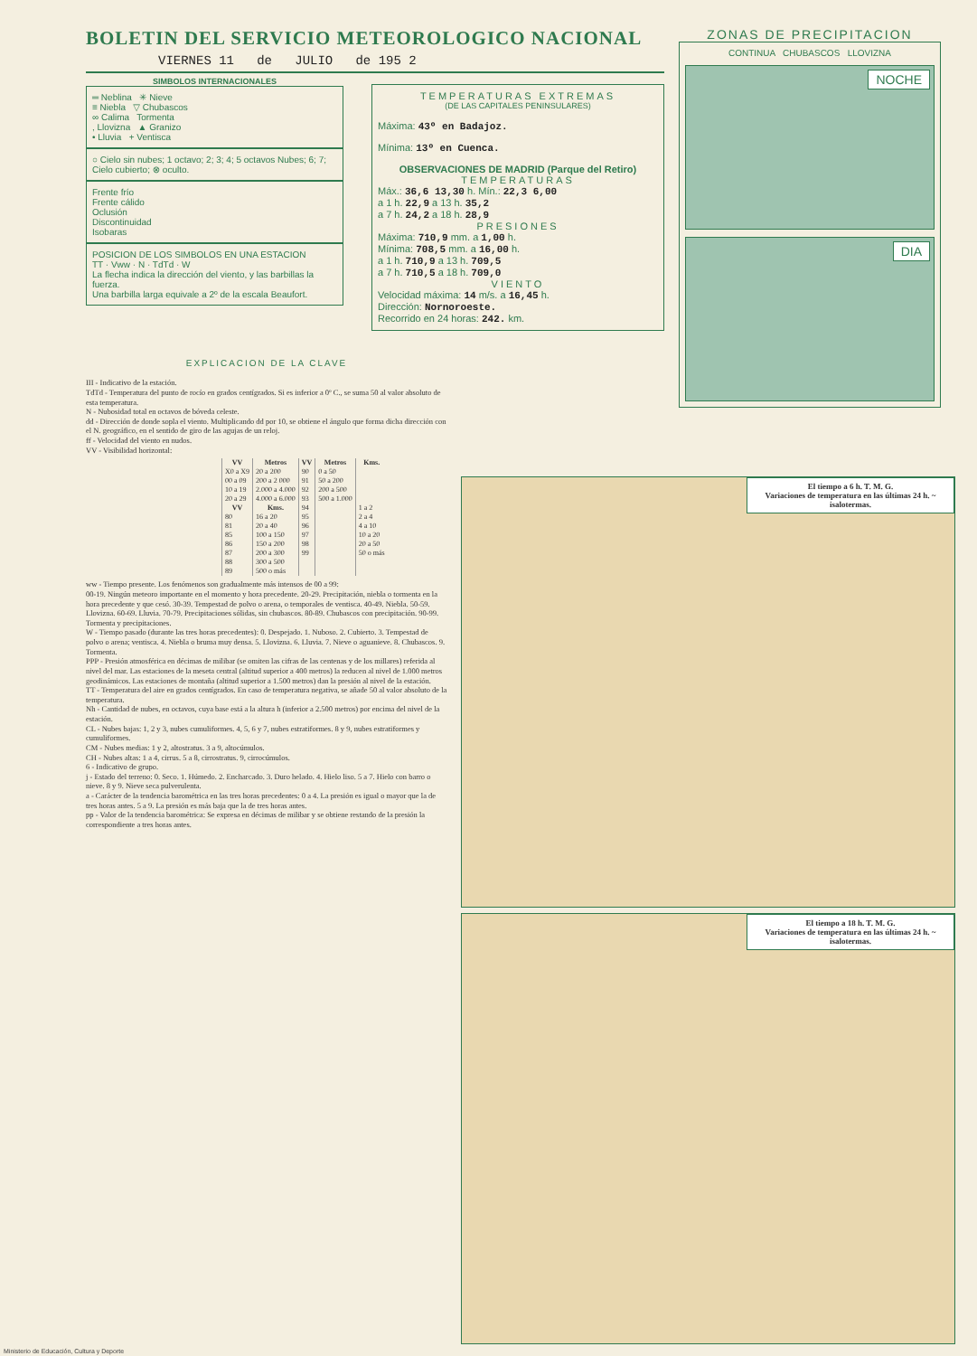BOLETIN DEL SERVICIO METEOROLOGICO NACIONAL
VIERNES 11 de JULIO de 195 2
SIMBOLOS INTERNACIONALES
═ Neblina ✳ Nieve
≡ Niebla ▽ Chubascos
∞ Calima Tormenta
, Llovizna ▲ Granizo
• Lluvia + Ventisca
○ Cielo sin nubes; 1 octavo; 2; 3; 4; 5 octavos Nubes; 6; 7; Cielo cubierto; ⊗ oculto.
Frente frío
Frente cálido
Oclusión
Discontinuidad
Isobaras
POSICION DE LOS SIMBOLOS EN UNA ESTACION
TT · Vww · N · TdTd · W
La flecha indica la dirección del viento, y las barbillas la fuerza.
Una barbilla larga equivale a 2º de la escala Beaufort.
TEMPERATURAS EXTREMAS
(DE LAS CAPITALES PENINSULARES)
Máxima: 43º en Badajoz.
Mínima: 13º en Cuenca.
OBSERVACIONES DE MADRID (Parque del Retiro)
TEMPERATURAS
Máx.: 36,6 13,30 h. Mín.: 22,3 6,00
a 1 h. 22,9 a 13 h. 35,2
a 7 h. 24,2 a 18 h. 28,9
PRESIONES
Máxima: 710,9 mm. a 1,00 h.
Mínima: 708,5 mm. a 16,00 h.
a 1 h. 710,9 a 13 h. 709,5
a 7 h. 710,5 a 18 h. 709,0
VIENTO
Velocidad máxima: 14 m/s. a 16,45 h.
Dirección: Nornoroeste.
Recorrido en 24 horas: 242. km.
EXPLICACION DE LA CLAVE
III - Indicativo de la estación.
TdTd - Temperatura del punto de rocío en grados centígrados. Si es inferior a 0º C., se suma 50 al valor absoluto de esta temperatura.
N - Nubosidad total en octavos de bóveda celeste.
dd - Dirección de donde sopla el viento. Multiplicando dd por 10, se obtiene el ángulo que forma dicha dirección con el N. geográfico, en el sentido de giro de las agujas de un reloj.
ff - Velocidad del viento en nudos.
VV - Visibilidad horizontal:
| VV | Metros | VV | Metros | Kms. |
| --- | --- | --- | --- | --- |
| X0 a X9 | 20 a 200 | 90 | 0 a 50 | |
| 00 a 09 | 200 a 2 000 | 91 | 50 a 200 | |
| 10 a 19 | 2.000 a 4.000 | 92 | 200 a 500 | |
| 20 a 29 | 4.000 a 6.000 | 93 | 500 a 1.000 | |
| VV | Kms. | 94 | | 1 a 2 |
| 80 | 16 a 20 | 95 | | 2 a 4 |
| 81 | 20 a 40 | 96 | | 4 a 10 |
| 85 | 100 a 150 | 97 | | 10 a 20 |
| 86 | 150 a 200 | 98 | | 20 a 50 |
| 87 | 200 a 300 | 99 | | 50 o más |
| 88 | 300 a 500 | | | |
| 89 | 500 o más | | | |
ww - Tiempo presente. Los fenómenos son gradualmente más intensos de 00 a 99:
00-19. Ningún meteoro importante en el momento y hora precedente. 20-29. Precipitación, niebla o tormenta en la hora precedente y que cesó. 30-39. Tempestad de polvo o arena, o temporales de ventisca. 40-49. Niebla. 50-59. Llovizna. 60-69. Lluvia. 70-79. Precipitaciones sólidas, sin chubascos. 80-89. Chubascos con precipitación. 90-99. Tormenta y precipitaciones.
W - Tiempo pasado (durante las tres horas precedentes): 0. Despejado. 1. Nuboso. 2. Cubierto. 3. Tempestad de polvo o arena; ventisca. 4. Niebla o bruma muy densa. 5. Llovizna. 6. Lluvia. 7. Nieve o aguanieve. 8. Chubascos. 9. Tormenta.
PPP - Presión atmosférica en décimas de milibar (se omiten las cifras de las centenas y de los millares) referida al nivel del mar. Las estaciones de la meseta central (altitud superior a 400 metros) la reducen al nivel de 1.000 metros geodinámicos. Las estaciones de montaña (altitud superior a 1.500 metros) dan la presión al nivel de la estación.
TT - Temperatura del aire en grados centígrados. En caso de temperatura negativa, se añade 50 al valor absoluto de la temperatura.
Nh - Cantidad de nubes, en octavos, cuya base está a la altura h (inferior a 2.500 metros) por encima del nivel de la estación.
CL - Nubes bajas: 1, 2 y 3, nubes cumuliformes. 4, 5, 6 y 7, nubes estratiformes. 8 y 9, nubes estratiformes y cumuliformes.
CM - Nubes medias: 1 y 2, altostratus. 3 a 9, altocúmulos.
CH - Nubes altas: 1 a 4, cirrus. 5 a 8, cirrostratus. 9, cirrocúmulos.
6 - Indicativo de grupo.
j - Estado del terreno: 0. Seco. 1. Húmedo. 2. Encharcado. 3. Duro helado. 4. Hielo liso. 5 a 7. Hielo con barro o nieve. 8 y 9. Nieve seca pulverulenta.
a - Carácter de la tendencia barométrica en las tres horas precedentes: 0 a 4. La presión es igual o mayor que la de tres horas antes. 5 a 9. La presión es más baja que la de tres horas antes.
pp - Valor de la tendencia barométrica: Se expresa en décimas de milibar y se obtiene restando de la presión la correspondiente a tres horas antes.
ZONAS DE PRECIPITACION
CONTINUA CHUBASCOS LLOVIZNA
NOCHE
DIA
El tiempo a 6 h. T. M. G.
Variaciones de temperatura en las últimas 24 h. ~ isalotermas.
El tiempo a 18 h. T. M. G.
Variaciones de temperatura en las últimas 24 h. ~ isalotermas.
Ministerio de Educación, Cultura y Deporte